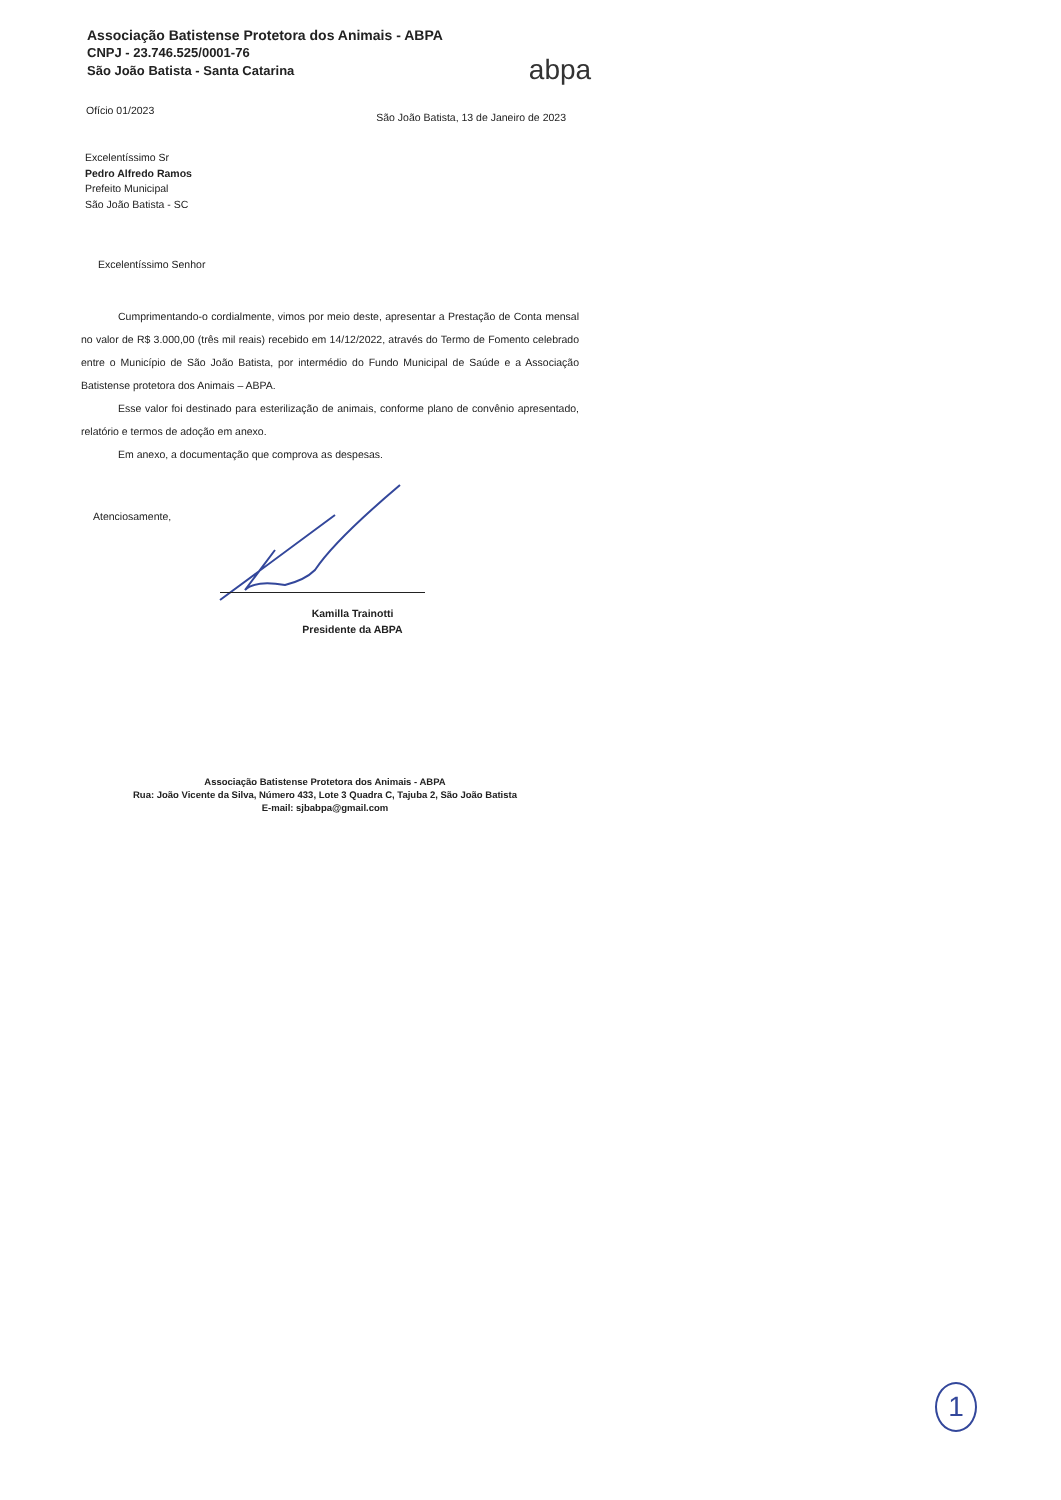Associação Batistense Protetora dos Animais - ABPA
CNPJ - 23.746.525/0001-76
São João Batista - Santa Catarina
abpa
Ofício 01/2023 São João Batista, 13 de Janeiro de 2023
Excelentíssimo Sr
Pedro Alfredo Ramos
Prefeito Municipal
São João Batista - SC
Excelentíssimo Senhor
Cumprimentando-o cordialmente, vimos por meio deste, apresentar a Prestação de Conta mensal no valor de R$ 3.000,00 (três mil reais) recebido em 14/12/2022, através do Termo de Fomento celebrado entre o Município de São João Batista, por intermédio do Fundo Municipal de Saúde e a Associação Batistense protetora dos Animais – ABPA.
Esse valor foi destinado para esterilização de animais, conforme plano de convênio apresentado, relatório e termos de adoção em anexo.
Em anexo, a documentação que comprova as despesas.
Atenciosamente,
Kamilla Trainotti
Presidente da ABPA
Associação Batistense Protetora dos Animais - ABPA
Rua: João Vicente da Silva, Número 433, Lote 3 Quadra C, Tajuba 2, São João Batista
E-mail: sjbabpa@gmail.com
1